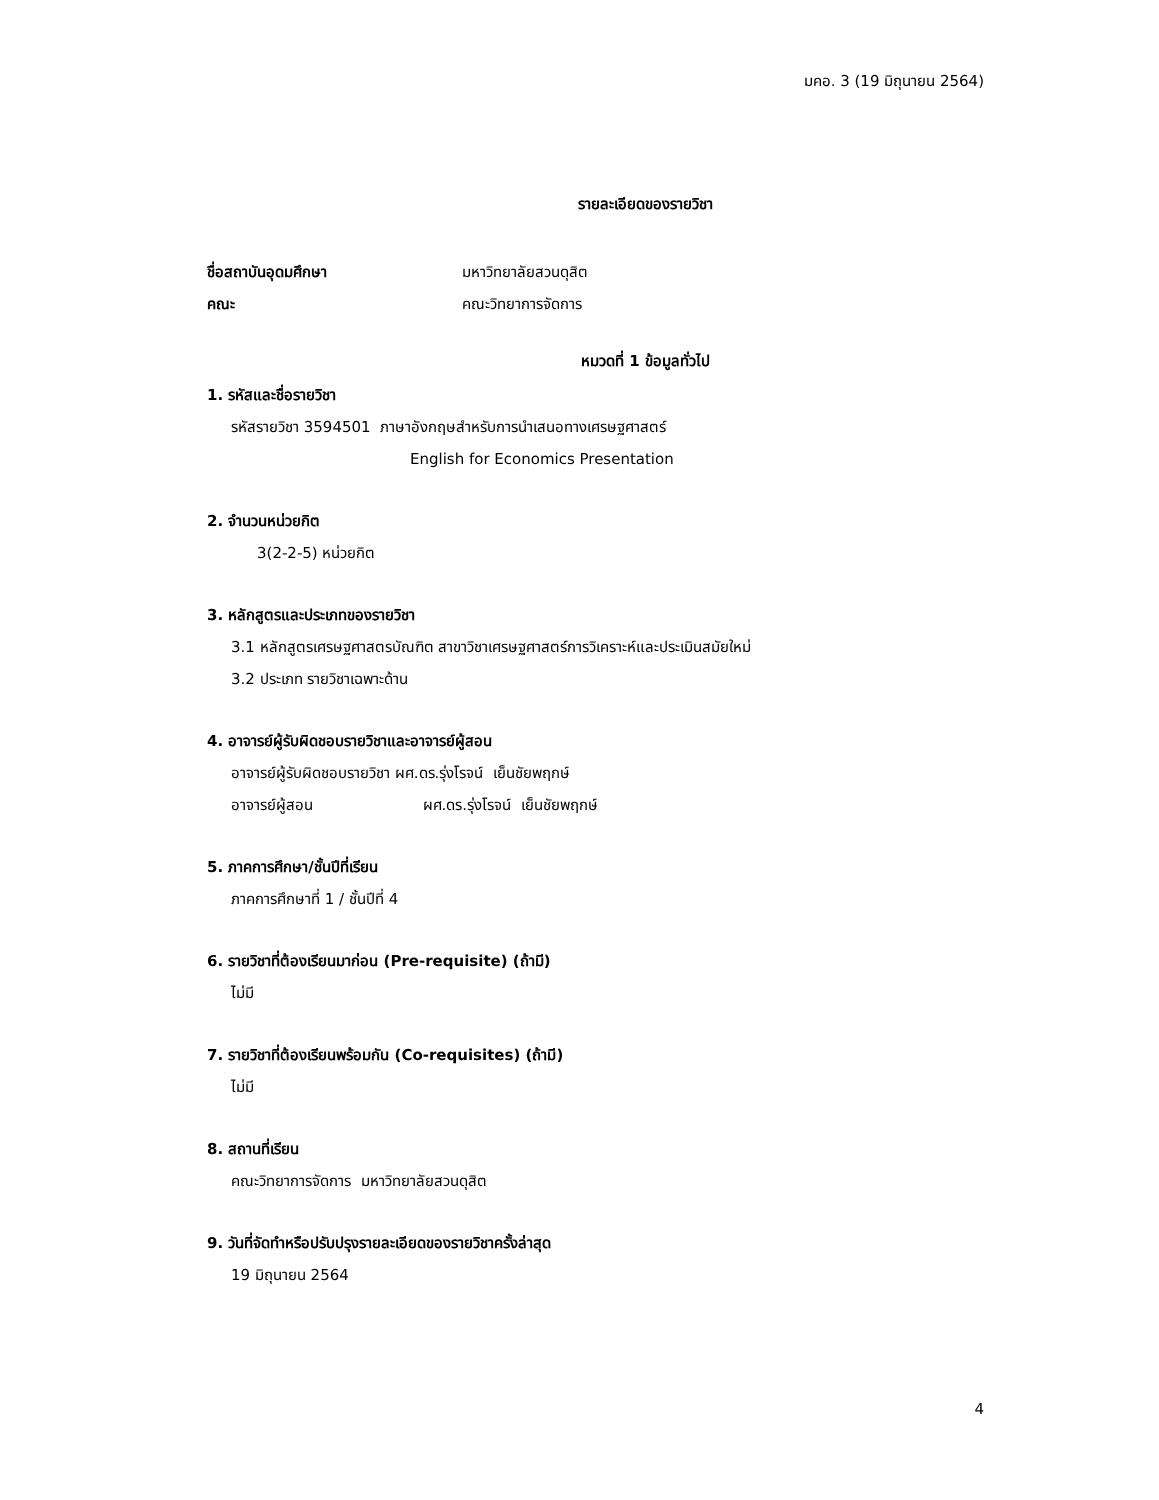มคอ. 3 (19 มิถุนายน 2564)
รายละเอียดของรายวิชา
ชื่อสถาบันอุดมศึกษา มหาวิทยาลัยสวนดุสิต
คณะ คณะวิทยาการจัดการ
หมวดที่ 1 ข้อมูลทั่วไป
1. รหัสและชื่อรายวิชา
รหัสรายวิชา 3594501 ภาษาอังกฤษสำหรับการนำเสนอทางเศรษฐศาสตร์
English for Economics Presentation
2. จำนวนหน่วยกิต
3(2-2-5) หน่วยกิต
3. หลักสูตรและประเภทของรายวิชา
3.1 หลักสูตรเศรษฐศาสตรบัณฑิต สาขาวิชาเศรษฐศาสตร์การวิเคราะห์และประเมินสมัยใหม่
3.2 ประเภท รายวิชาเฉพาะด้าน
4. อาจารย์ผู้รับผิดชอบรายวิชาและอาจารย์ผู้สอน
อาจารย์ผู้รับผิดชอบรายวิชา ผศ.ดร.รุ่งโรจน์ เย็นชัยพฤกษ์
อาจารย์ผู้สอน ผศ.ดร.รุ่งโรจน์ เย็นชัยพฤกษ์
5. ภาคการศึกษา/ชั้นปีที่เรียน
ภาคการศึกษาที่ 1 / ชั้นปีที่ 4
6. รายวิชาที่ต้องเรียนมาก่อน (Pre-requisite) (ถ้ามี)
ไม่มี
7. รายวิชาที่ต้องเรียนพร้อมกัน (Co-requisites) (ถ้ามี)
ไม่มี
8. สถานที่เรียน
คณะวิทยาการจัดการ มหาวิทยาลัยสวนดุสิต
9. วันที่จัดทำหรือปรับปรุงรายละเอียดของรายวิชาครั้งล่าสุด
19 มิถุนายน 2564
4